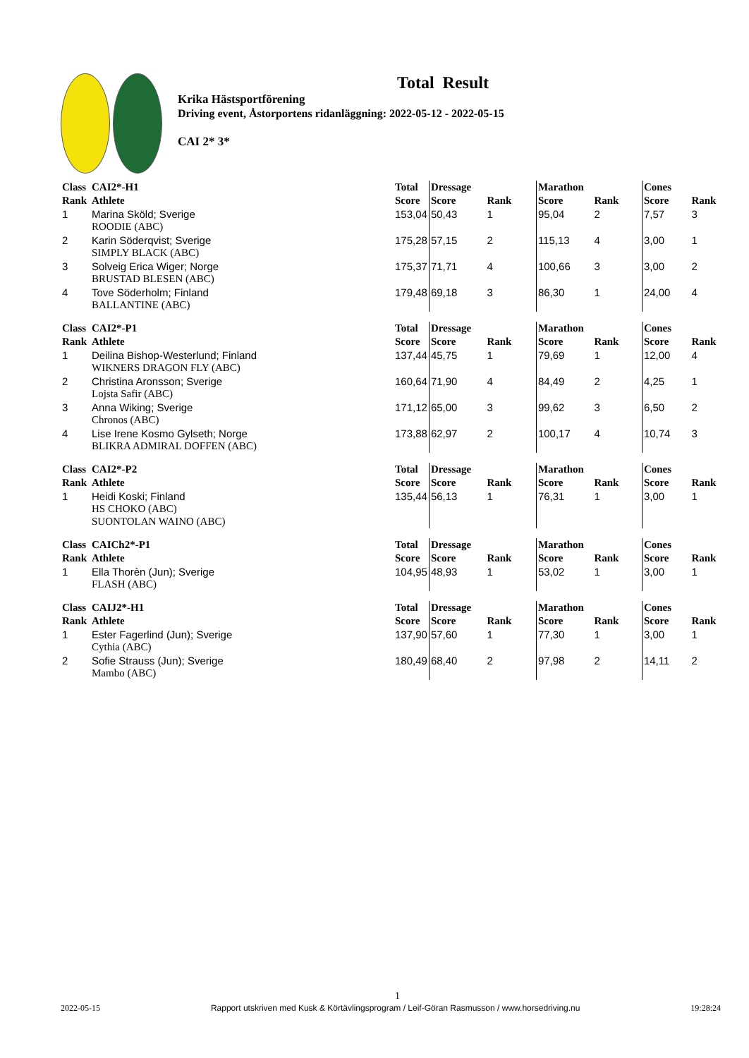Total Result
Krika Hästsportförening
Driving event, Åstorportens ridanläggning: 2022-05-12 - 2022-05-15
CAI 2* 3*
| Class | CAI2*-H1 | Total | Dressage | | Marathon | | Cones | |
| --- | --- | --- | --- | --- | --- | --- | --- | --- |
| Rank | Athlete | Score | Score | Rank | Score | Rank | Score | Rank |
| 1 | Marina Sköld; Sverige ROODIE (ABC) | 153,04 | 50,43 | 1 | 95,04 | 2 | 7,57 | 3 |
| 2 | Karin Söderqvist; Sverige SIMPLY BLACK (ABC) | 175,28 | 57,15 | 2 | 115,13 | 4 | 3,00 | 1 |
| 3 | Solveig Erica Wiger; Norge BRUSTAD BLESEN (ABC) | 175,37 | 71,71 | 4 | 100,66 | 3 | 3,00 | 2 |
| 4 | Tove Söderholm; Finland BALLANTINE (ABC) | 179,48 | 69,18 | 3 | 86,30 | 1 | 24,00 | 4 |
| Class | CAI2*-P1 | Total | Dressage | | Marathon | | Cones | |
| --- | --- | --- | --- | --- | --- | --- | --- | --- |
| Rank | Athlete | Score | Score | Rank | Score | Rank | Score | Rank |
| 1 | Deilina Bishop-Westerlund; Finland WIKNERS DRAGON FLY (ABC) | 137,44 | 45,75 | 1 | 79,69 | 1 | 12,00 | 4 |
| 2 | Christina Aronsson; Sverige Lojsta Safir (ABC) | 160,64 | 71,90 | 4 | 84,49 | 2 | 4,25 | 1 |
| 3 | Anna Wiking; Sverige Chronos (ABC) | 171,12 | 65,00 | 3 | 99,62 | 3 | 6,50 | 2 |
| 4 | Lise Irene Kosmo Gylseth; Norge BLIKRA ADMIRAL DOFFEN (ABC) | 173,88 | 62,97 | 2 | 100,17 | 4 | 10,74 | 3 |
| Class | CAI2*-P2 | Total | Dressage | | Marathon | | Cones | |
| --- | --- | --- | --- | --- | --- | --- | --- | --- |
| Rank | Athlete | Score | Score | Rank | Score | Rank | Score | Rank |
| 1 | Heidi Koski; Finland HS CHOKO (ABC) SUONTOLAN WAINO (ABC) | 135,44 | 56,13 | 1 | 76,31 | 1 | 3,00 | 1 |
| Class | CAICh2*-P1 | Total | Dressage | | Marathon | | Cones | |
| --- | --- | --- | --- | --- | --- | --- | --- | --- |
| Rank | Athlete | Score | Score | Rank | Score | Rank | Score | Rank |
| 1 | Ella Thorèn (Jun); Sverige FLASH (ABC) | 104,95 | 48,93 | 1 | 53,02 | 1 | 3,00 | 1 |
| Class | CAIJ2*-H1 | Total | Dressage | | Marathon | | Cones | |
| --- | --- | --- | --- | --- | --- | --- | --- | --- |
| Rank | Athlete | Score | Score | Rank | Score | Rank | Score | Rank |
| 1 | Ester Fagerlind (Jun); Sverige Cythia (ABC) | 137,90 | 57,60 | 1 | 77,30 | 1 | 3,00 | 1 |
| 2 | Sofie Strauss (Jun); Sverige Mambo (ABC) | 180,49 | 68,40 | 2 | 97,98 | 2 | 14,11 | 2 |
1
2022-05-15 Rapport utskriven med Kusk & Körtävlingsprogram / Leif-Göran Rasmusson / www.horsedriving.nu 19:28:24